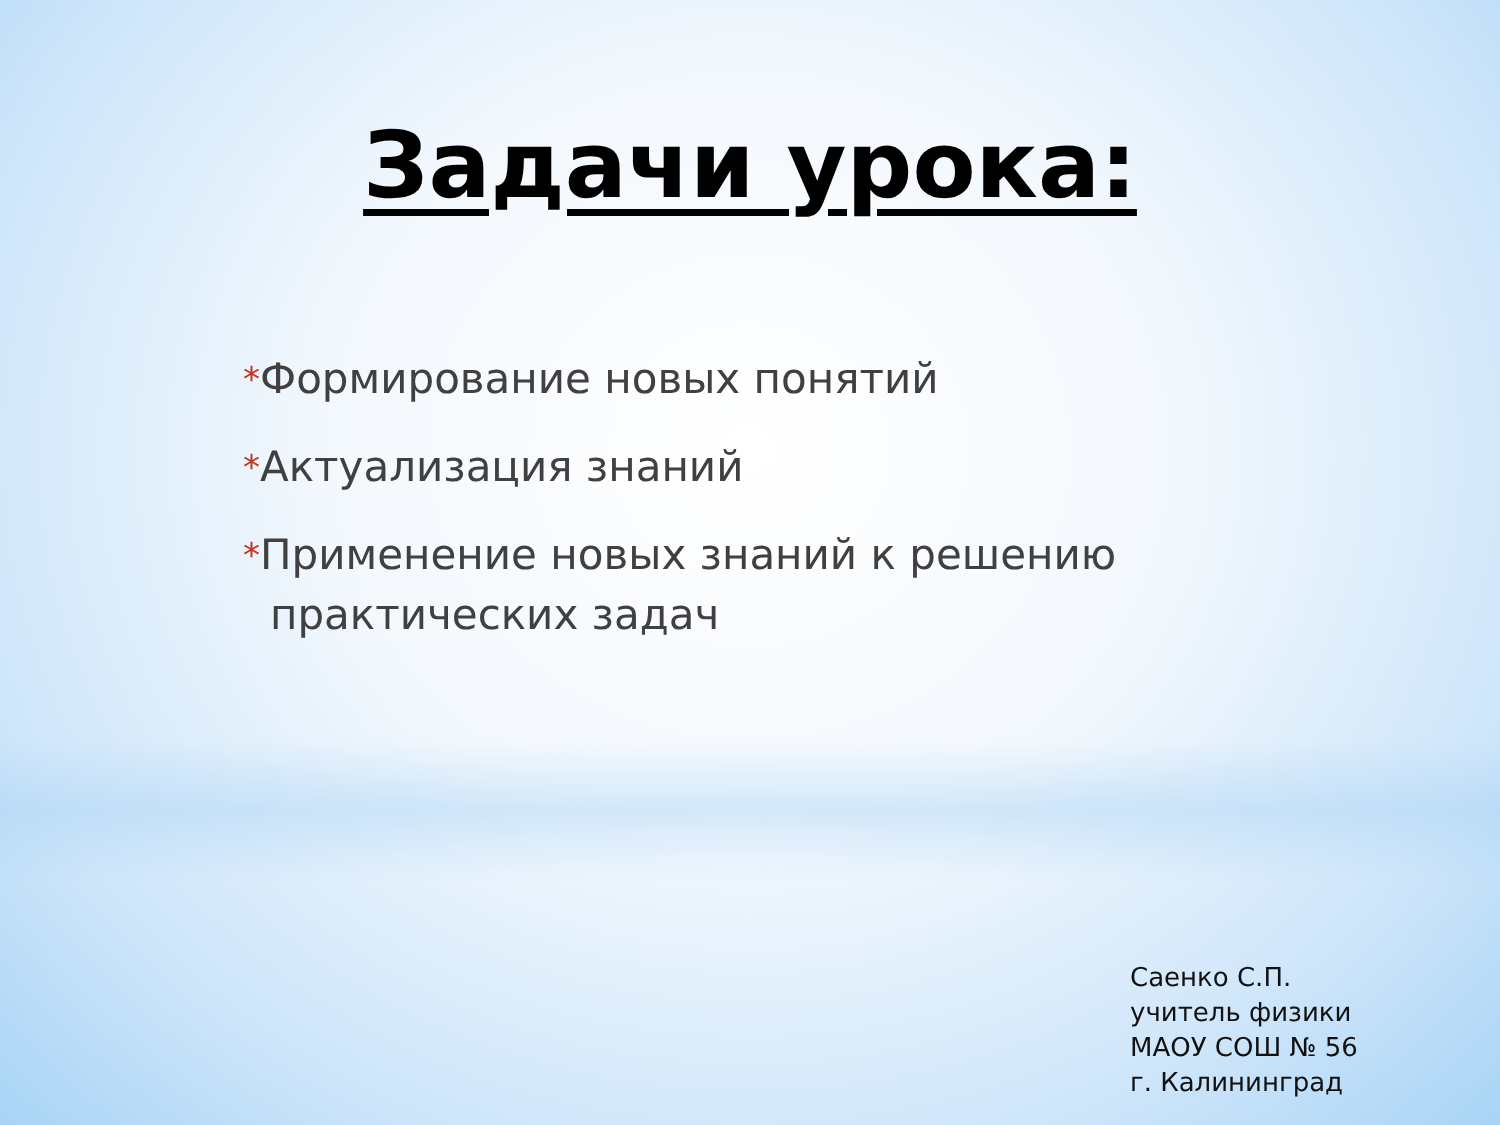Задачи урока:
*Формирование новых понятий
*Актуализация знаний
*Применение новых знаний к решению практических задач
Саенко С.П.
учитель физики
МАОУ СОШ № 56
г. Калининград